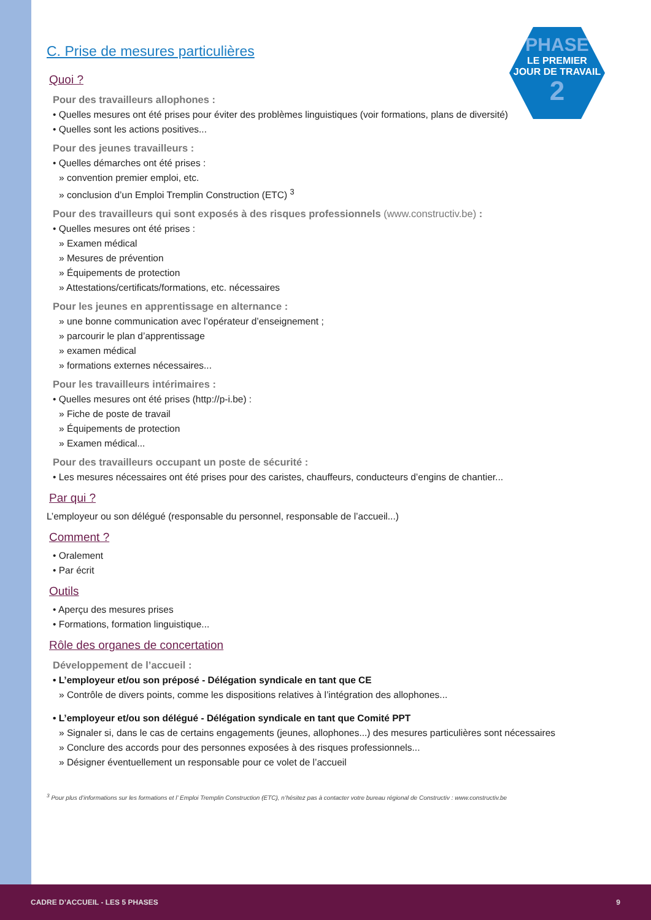PHASE
LE PREMIER
JOUR DE TRAVAIL
2
C. Prise de mesures particulières
Quoi ?
Pour des travailleurs allophones :
• Quelles mesures ont été prises pour éviter des problèmes linguistiques (voir formations, plans de diversité)
• Quelles sont les actions positives...
Pour des jeunes travailleurs :
• Quelles démarches ont été prises :
» convention premier emploi, etc.
» conclusion d’un Emploi Tremplin Construction (ETC) <sup>3</sup>
Pour des travailleurs qui sont exposés à des risques professionnels (www.constructiv.be) :
• Quelles mesures ont été prises :
» Examen médical
» Mesures de prévention
» Équipements de protection
» Attestations/certificats/formations, etc. nécessaires
Pour les jeunes en apprentissage en alternance :
» une bonne communication avec l’opérateur d’enseignement ;
» parcourir le plan d’apprentissage
» examen médical
» formations externes nécessaires...
Pour les travailleurs intérimaires :
• Quelles mesures ont été prises (http://p-i.be) :
» Fiche de poste de travail
» Équipements de protection
» Examen médical...
Pour des travailleurs occupant un poste de sécurité :
• Les mesures nécessaires ont été prises pour des caristes, chauffeurs, conducteurs d’engins de chantier...
Par qui ?
L’employeur ou son délégué (responsable du personnel, responsable de l’accueil...)
Comment ?
• Oralement
• Par écrit
Outils
• Aperçu des mesures prises
• Formations, formation linguistique...
Rôle des organes de concertation
Développement de l’accueil :
• L’employeur et/ou son préposé - Délégation syndicale en tant que CE
» Contrôle de divers points, comme les dispositions relatives à l’intégration des allophones...
• L’employeur et/ou son délégué - Délégation syndicale en tant que Comité PPT
» Signaler si, dans le cas de certains engagements (jeunes, allophones...) des mesures particulières sont nécessaires
» Conclure des accords pour des personnes exposées à des risques professionnels...
» Désigner éventuellement un responsable pour ce volet de l’accueil
<sup>3</sup> Pour plus d’informations sur les formations et l’ Emploi Tremplin Construction (ETC), n’hésitez pas à contacter votre bureau régional de Constructiv : www.constructiv.be
CADRE D’ACCUEIL - LES 5 PHASES 9